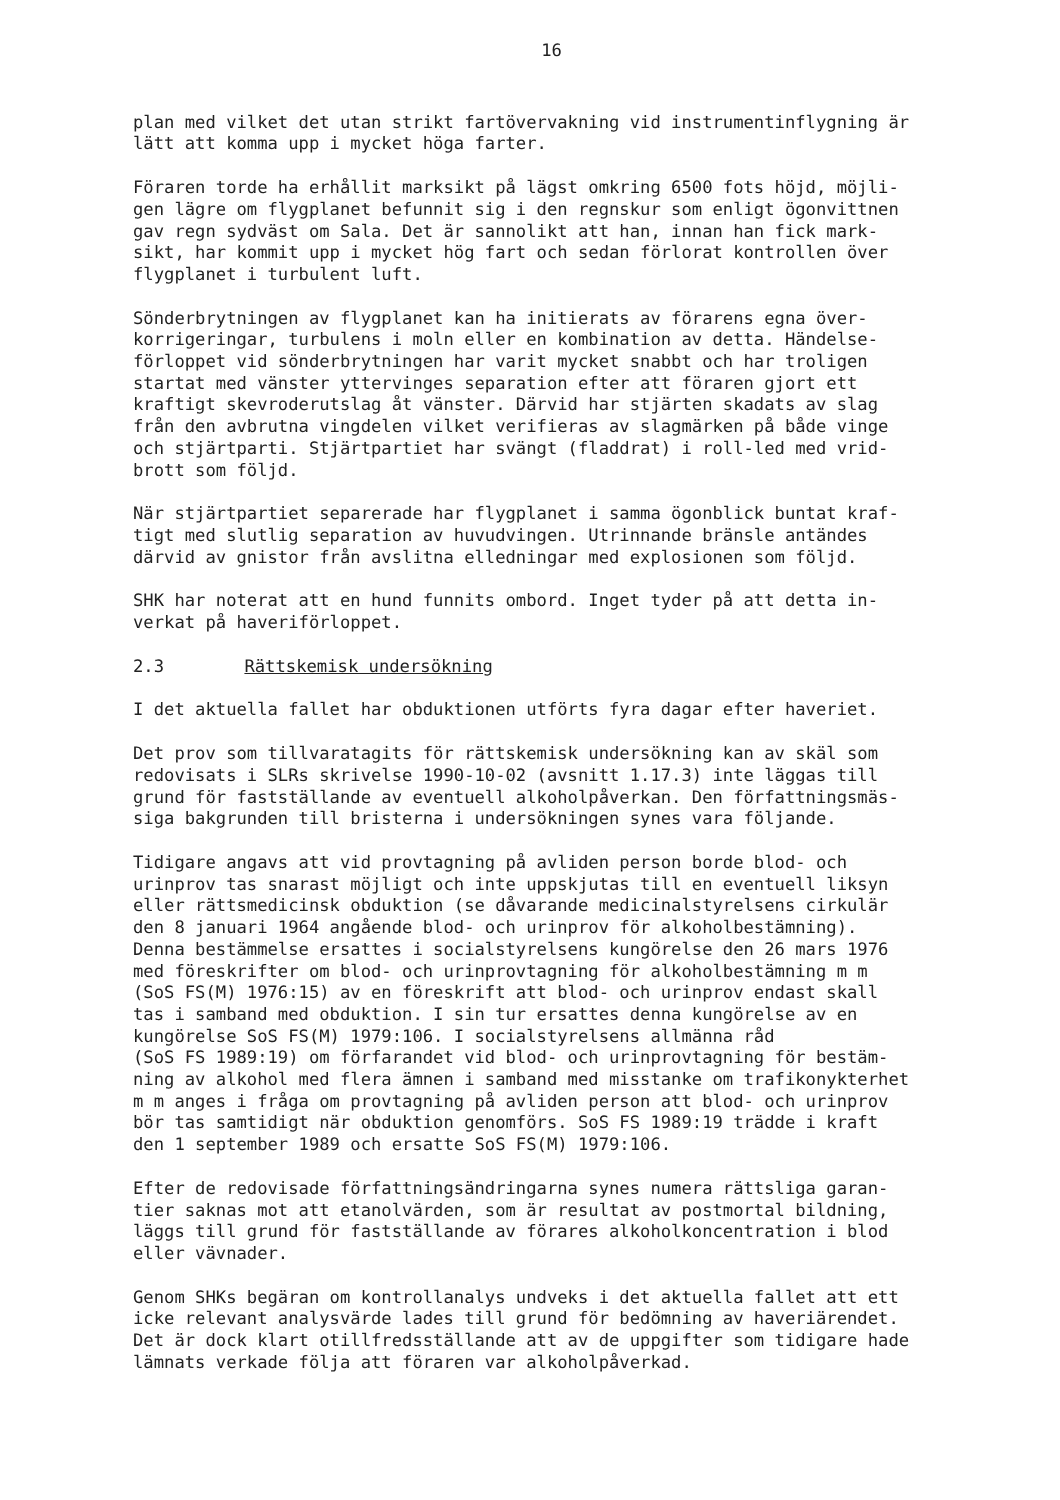16
plan med vilket det utan strikt fartövervakning vid instrumentinflygning är lätt att komma upp i mycket höga farter.
Föraren torde ha erhållit marksikt på lägst omkring 6500 fots höjd, möjli- gen lägre om flygplanet befunnit sig i den regnskur som enligt ögonvittnen gav regn sydväst om Sala. Det är sannolikt att han, innan han fick mark- sikt, har kommit upp i mycket hög fart och sedan förlorat kontrollen över flygplanet i turbulent luft.
Sönderbrytningen av flygplanet kan ha initierats av förarens egna över- korrigeringar, turbulens i moln eller en kombination av detta. Händelse- förloppet vid sönderbrytningen har varit mycket snabbt och har troligen startat med vänster yttervinges separation efter att föraren gjort ett kraftigt skevroderutslag åt vänster. Därvid har stjärten skadats av slag från den avbrutna vingdelen vilket verifieras av slagmärken på både vinge och stjärtparti. Stjärtpartiet har svängt (fladdrat) i roll-led med vrid- brott som följd.
När stjärtpartiet separerade har flygplanet i samma ögonblick buntat kraf- tigt med slutlig separation av huvudvingen. Utrinnande bränsle antändes därvid av gnistor från avslitna elledningar med explosionen som följd.
SHK har noterat att en hund funnits ombord. Inget tyder på att detta in- verkat på haveriförloppet.
2.3 Rättskemisk undersökning
I det aktuella fallet har obduktionen utförts fyra dagar efter haveriet.
Det prov som tillvaratagits för rättskemisk undersökning kan av skäl som redovisats i SLRs skrivelse 1990-10-02 (avsnitt 1.17.3) inte läggas till grund för fastställande av eventuell alkoholpåverkan. Den författningsmäs- siga bakgrunden till bristerna i undersökningen synes vara följande.
Tidigare angavs att vid provtagning på avliden person borde blod- och urinprov tas snarast möjligt och inte uppskjutas till en eventuell liksyn eller rättsmedicinsk obduktion (se dåvarande medicinalstyrelsens cirkulär den 8 januari 1964 angående blod- och urinprov för alkoholbestämning). Denna bestämmelse ersattes i socialstyrelsens kungörelse den 26 mars 1976 med föreskrifter om blod- och urinprovtagning för alkoholbestämning m m (SoS FS(M) 1976:15) av en föreskrift att blod- och urinprov endast skall tas i samband med obduktion. I sin tur ersattes denna kungörelse av en kungörelse SoS FS(M) 1979:106. I socialstyrelsens allmänna råd (SoS FS 1989:19) om förfarandet vid blod- och urinprovtagning för bestäm- ning av alkohol med flera ämnen i samband med misstanke om trafikonykterhet m m anges i fråga om provtagning på avliden person att blod- och urinprov bör tas samtidigt när obduktion genomförs. SoS FS 1989:19 trädde i kraft den 1 september 1989 och ersatte SoS FS(M) 1979:106.
Efter de redovisade författningsändringarna synes numera rättsliga garan- tier saknas mot att etanolvärden, som är resultat av postmortal bildning, läggs till grund för fastställande av förares alkoholkoncentration i blod eller vävnader.
Genom SHKs begäran om kontrollanalys undveks i det aktuella fallet att ett icke relevant analysvärde lades till grund för bedömning av haveriärendet. Det är dock klart otillfredsställande att av de uppgifter som tidigare hade lämnats verkade följa att föraren var alkoholpåverkad.